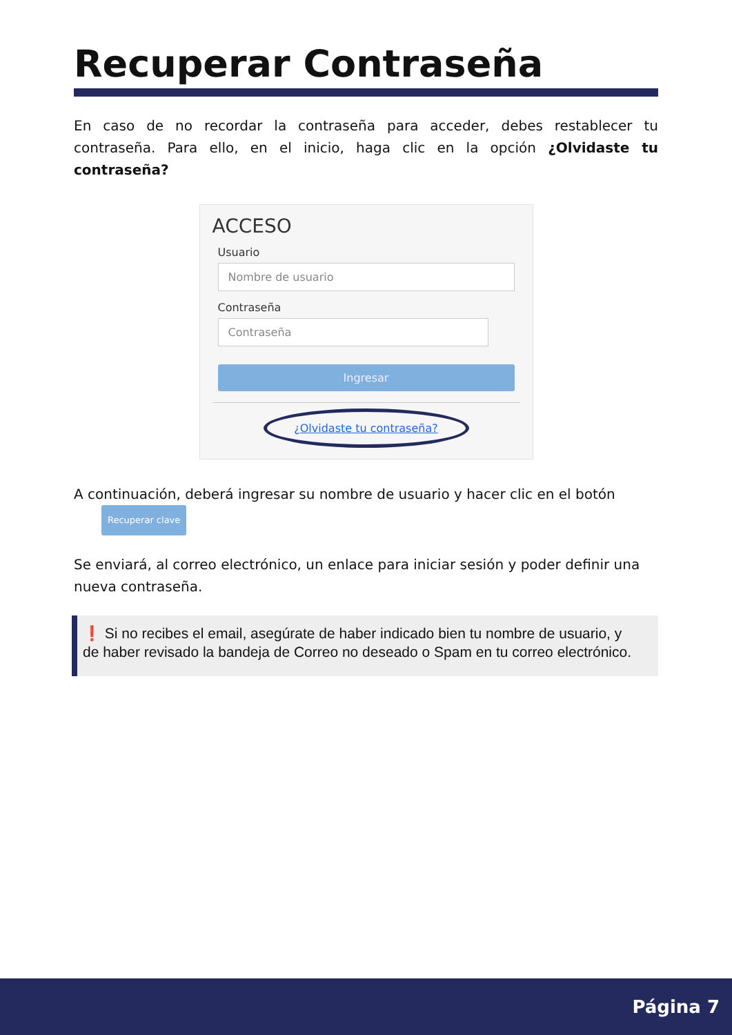Recuperar Contraseña
En caso de no recordar la contraseña para acceder, debes restablecer tu contraseña. Para ello, en el inicio, haga clic en la opción ¿Olvidaste tu contraseña?
ACCESO
Usuario
Nombre de usuario
Contraseña
Contraseña
Ingresar
¿Olvidaste tu contraseña?
A continuación, deberá ingresar su nombre de usuario y hacer clic en el botón Recuperar clave
Se enviará, al correo electrónico, un enlace para iniciar sesión y poder definir una nueva contraseña.
❗ Si no recibes el email, asegúrate de haber indicado bien tu nombre de usuario, y de haber revisado la bandeja de Correo no deseado o Spam en tu correo electrónico.
Página 7